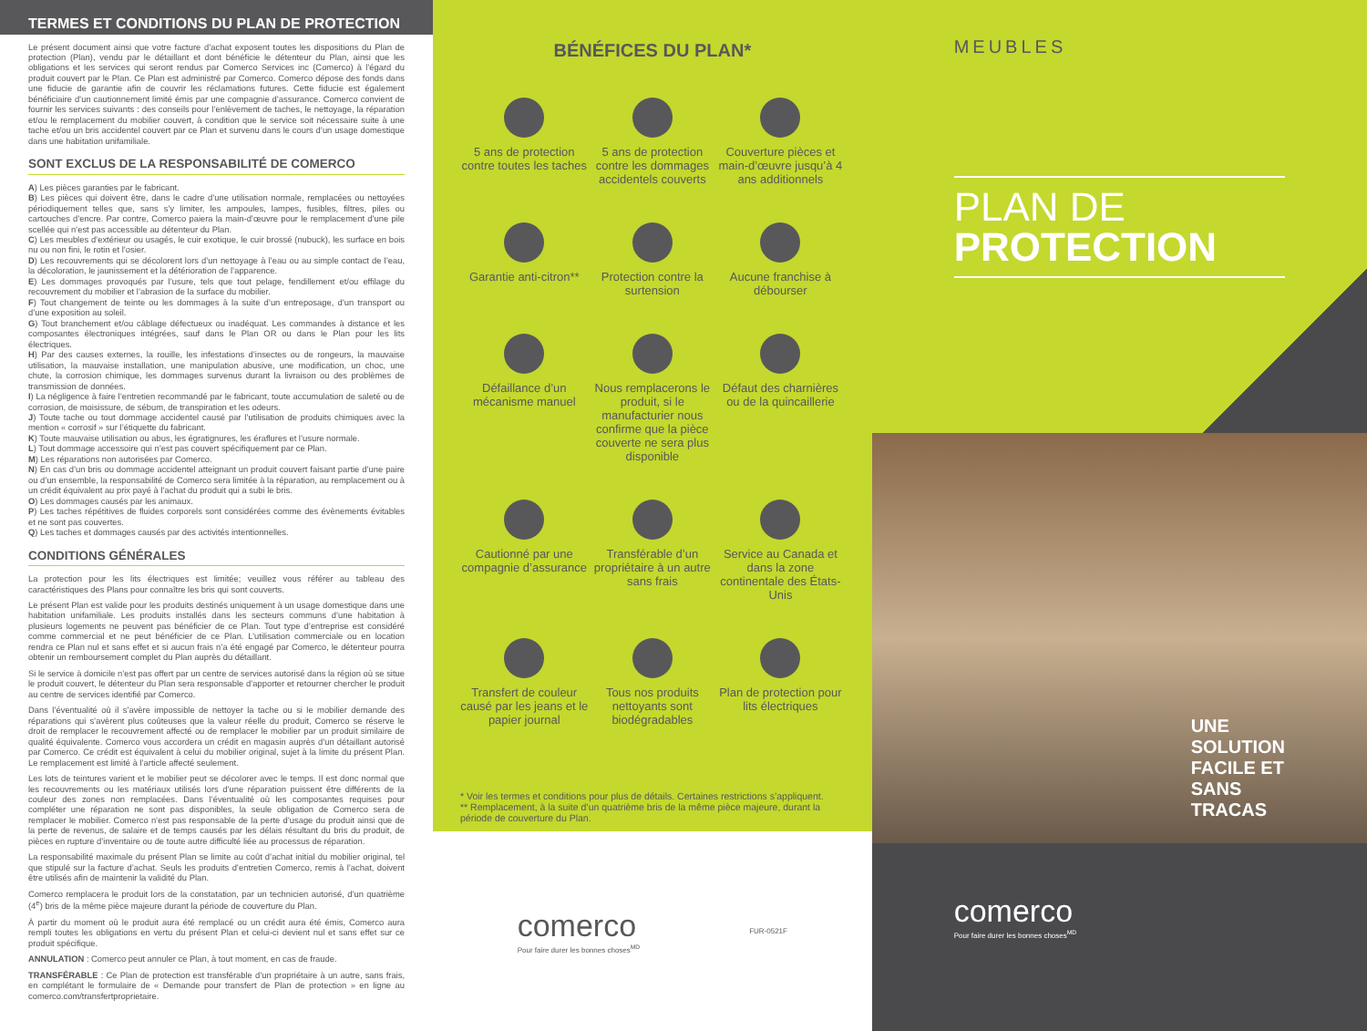TERMES ET CONDITIONS DU PLAN DE PROTECTION
Le présent document ainsi que votre facture d’achat exposent toutes les dispositions du Plan de protection (Plan), vendu par le détaillant et dont bénéficie le détenteur du Plan, ainsi que les obligations et les services qui seront rendus par Comerco Services inc (Comerco) à l’égard du produit couvert par le Plan. Ce Plan est administré par Comerco. Comerco dépose des fonds dans une fiducie de garantie afin de couvrir les réclamations futures. Cette fiducie est également bénéficiaire d’un cautionnement limité émis par une compagnie d’assurance. Comerco convient de fournir les services suivants : des conseils pour l’enlèvement de taches, le nettoyage, la réparation et/ou le remplacement du mobilier couvert, à condition que le service soit nécessaire suite à une tache et/ou un bris accidentel couvert par ce Plan et survenu dans le cours d’un usage domestique dans une habitation unifamiliale.
SONT EXCLUS DE LA RESPONSABILITÉ DE COMERCO
A) Les pièces garanties par le fabricant.
B) Les pièces qui doivent être, dans le cadre d’une utilisation normale, remplacées ou nettoyées périodiquement telles que, sans s’y limiter, les ampoules, lampes, fusibles, filtres, piles ou cartouches d’encre. Par contre, Comerco paiera la main-d’œuvre pour le remplacement d’une pile scellée qui n’est pas accessible au détenteur du Plan.
C) Les meubles d’extérieur ou usagés, le cuir exotique, le cuir brossé (nubuck), les surface en bois nu ou non fini, le rotin et l’osier.
D) Les recouvrements qui se décolorent lors d’un nettoyage à l’eau ou au simple contact de l’eau, la décoloration, le jaunissement et la détérioration de l’apparence.
E) Les dommages provoqués par l’usure, tels que tout pelage, fendillement et/ou effilage du recouvrement du mobilier et l’abrasion de la surface du mobilier.
F) Tout changement de teinte ou les dommages à la suite d’un entreposage, d’un transport ou d’une exposition au soleil.
G) Tout branchement et/ou câblage défectueux ou inadéquat. Les commandes à distance et les composantes électroniques intégrées, sauf dans le Plan OR ou dans le Plan pour les lits électriques.
H) Par des causes externes, la rouille, les infestations d’insectes ou de rongeurs, la mauvaise utilisation, la mauvaise installation, une manipulation abusive, une modification, un choc, une chute, la corrosion chimique, les dommages survenus durant la livraison ou des problèmes de transmission de données.
I) La négligence à faire l’entretien recommandé par le fabricant, toute accumulation de saleté ou de corrosion, de moisissure, de sébum, de transpiration et les odeurs.
J) Toute tache ou tout dommage accidentel causé par l’utilisation de produits chimiques avec la mention « corrosif » sur l’étiquette du fabricant.
K) Toute mauvaise utilisation ou abus, les égratignures, les éraflures et l’usure normale.
L) Tout dommage accessoire qui n’est pas couvert spécifiquement par ce Plan.
M) Les réparations non autorisées par Comerco.
N) En cas d’un bris ou dommage accidentel atteignant un produit couvert faisant partie d’une paire ou d’un ensemble, la responsabilité de Comerco sera limitée à la réparation, au remplacement ou à un crédit équivalent au prix payé à l’achat du produit qui a subi le bris.
O) Les dommages causés par les animaux.
P) Les taches répétitives de fluides corporels sont considérées comme des évènements évitables et ne sont pas couvertes.
Q) Les taches et dommages causés par des activités intentionnelles.
CONDITIONS GÉNÉRALES
La protection pour les lits électriques est limitée; veuillez vous référer au tableau des caractéristiques des Plans pour connaître les bris qui sont couverts.
Le présent Plan est valide pour les produits destinés uniquement à un usage domestique dans une habitation unifamiliale. Les produits installés dans les secteurs communs d’une habitation à plusieurs logements ne peuvent pas bénéficier de ce Plan. Tout type d’entreprise est considéré comme commercial et ne peut bénéficier de ce Plan. L’utilisation commerciale ou en location rendra ce Plan nul et sans effet et si aucun frais n’a été engagé par Comerco, le détenteur pourra obtenir un remboursement complet du Plan auprès du détaillant.
Si le service à domicile n’est pas offert par un centre de services autorisé dans la région où se situe le produit couvert, le détenteur du Plan sera responsable d’apporter et retourner chercher le produit au centre de services identifié par Comerco.
Dans l’éventualité où il s’avère impossible de nettoyer la tache ou si le mobilier demande des réparations qui s’avèrent plus coûteuses que la valeur réelle du produit, Comerco se réserve le droit de remplacer le recouvrement affecté ou de remplacer le mobilier par un produit similaire de qualité équivalente. Comerco vous accordera un crédit en magasin auprès d’un détaillant autorisé par Comerco. Ce crédit est équivalent à celui du mobilier original, sujet à la limite du présent Plan. Le remplacement est limité à l’article affecté seulement.
Les lots de teintures varient et le mobilier peut se décolorer avec le temps. Il est donc normal que les recouvrements ou les matériaux utilisés lors d’une réparation puissent être différents de la couleur des zones non remplacées. Dans l’éventualité où les composantes requises pour compléter une réparation ne sont pas disponibles, la seule obligation de Comerco sera de remplacer le mobilier. Comerco n’est pas responsable de la perte d’usage du produit ainsi que de la perte de revenus, de salaire et de temps causés par les délais résultant du bris du produit, de pièces en rupture d’inventaire ou de toute autre difficulté liée au processus de réparation.
La responsabilité maximale du présent Plan se limite au coût d’achat initial du mobilier original, tel que stipulé sur la facture d’achat. Seuls les produits d’entretien Comerco, remis à l’achat, doivent être utilisés afin de maintenir la validité du Plan.
Comerco remplacera le produit lors de la constatation, par un technicien autorisé, d’un quatrième (4<sup>e</sup>) bris de la même pièce majeure durant la période de couverture du Plan.
À partir du moment où le produit aura été remplacé ou un crédit aura été émis, Comerco aura rempli toutes les obligations en vertu du présent Plan et celui-ci devient nul et sans effet sur ce produit spécifique.
ANNULATION : Comerco peut annuler ce Plan, à tout moment, en cas de fraude.
TRANSFÉRABLE : Ce Plan de protection est transférable d’un propriétaire à un autre, sans frais, en complétant le formulaire de « Demande pour transfert de Plan de protection » en ligne au comerco.com/transfertproprietaire.
BÉNÉFICES DU PLAN*
5 ans de protection contre toutes les taches
5 ans de protection contre les dommages accidentels couverts
Couverture pièces et main-d’œuvre jusqu’à 4 ans additionnels
Garantie anti-citron**
Protection contre la surtension
Aucune franchise à débourser
Défaillance d’un mécanisme manuel
Nous remplacerons le produit, si le manufacturier nous confirme que la pièce couverte ne sera plus disponible
Défaut des charnières ou de la quincaillerie
Cautionné par une compagnie d’assurance
Transférable d’un propriétaire à un autre sans frais
Service au Canada et dans la zone continentale des États-Unis
Transfert de couleur causé par les jeans et le papier journal
Tous nos produits nettoyants sont biodégradables
Plan de protection pour lits électriques
* Voir les termes et conditions pour plus de détails. Certaines restrictions s’appliquent.
** Remplacement, à la suite d’un quatrième bris de la même pièce majeure, durant la période de couverture du Plan.
comerco
Pour faire durer les bonnes choses<sup>MD</sup>
FUR-0521F
MEUBLES
PLAN DE
PROTECTION
UNE SOLUTION FACILE ET SANS TRACAS
comerco
Pour faire durer les bonnes choses<sup>MD</sup>